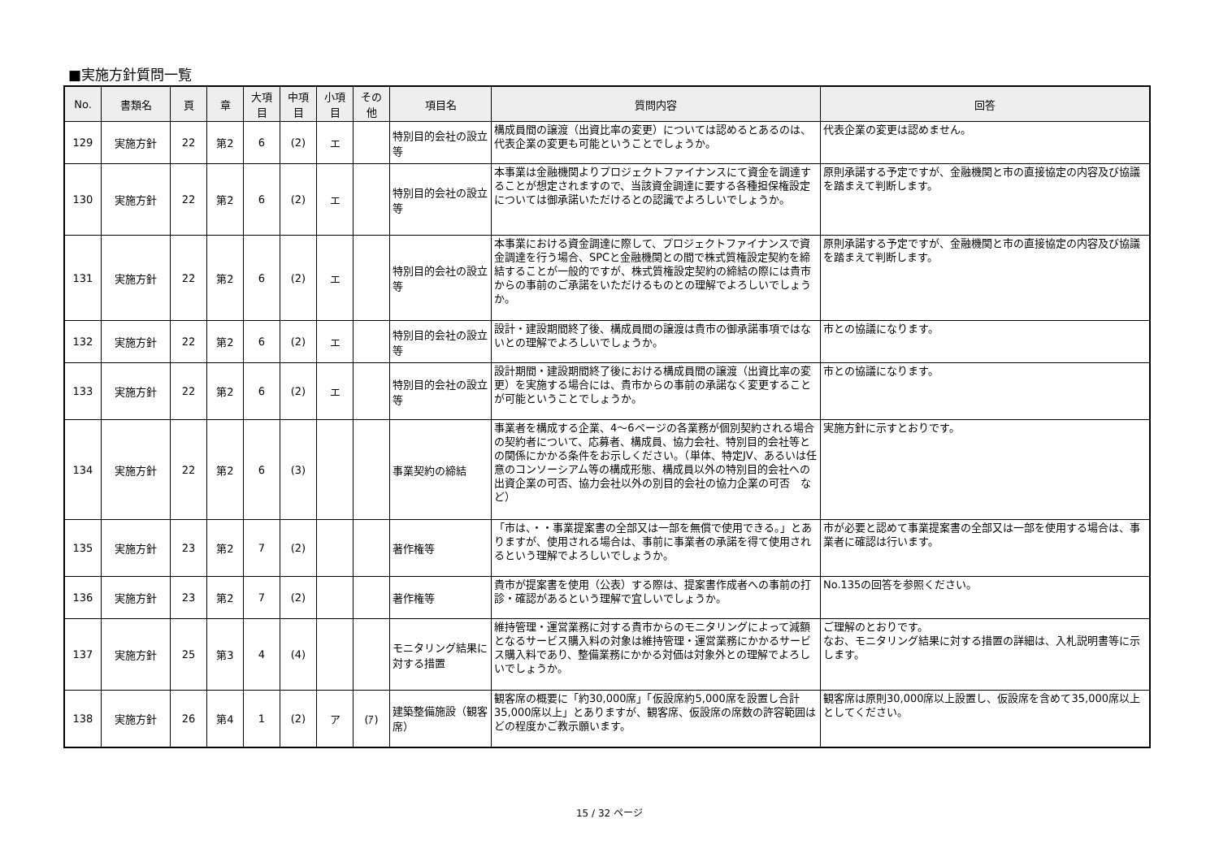■実施方針質問一覧
| No. | 書類名 | 頁 | 章 | 大項 目 | 中項 目 | 小項 目 | その 他 | 項目名 | 質問内容 | 回答 |
| --- | --- | --- | --- | --- | --- | --- | --- | --- | --- | --- |
| 129 | 実施方針 | 22 | 第2 | 6 | (2) | エ | | 特別目的会社の設立等 | 構成員間の譲渡（出資比率の変更）については認めるとあるのは、代表企業の変更も可能ということでしょうか。 | 代表企業の変更は認めません。 |
| 130 | 実施方針 | 22 | 第2 | 6 | (2) | エ | | 特別目的会社の設立等 | 本事業は金融機関よりプロジェクトファイナンスにて資金を調達することが想定されますので、当該資金調達に要する各種担保権設定については御承諾いただけるとの認識でよろしいでしょうか。 | 原則承諾する予定ですが、金融機関と市の直接協定の内容及び協議を踏まえて判断します。 |
| 131 | 実施方針 | 22 | 第2 | 6 | (2) | エ | | 特別目的会社の設立等 | 本事業における資金調達に際して、プロジェクトファイナンスで資金調達を行う場合、SPCと金融機関との間で株式質権設定契約を締結することが一般的ですが、株式質権設定契約の締結の際には貴市からの事前のご承諾をいただけるものとの理解でよろしいでしょうか。 | 原則承諾する予定ですが、金融機関と市の直接協定の内容及び協議を踏まえて判断します。 |
| 132 | 実施方針 | 22 | 第2 | 6 | (2) | エ | | 特別目的会社の設立等 | 設計・建設期間終了後、構成員間の譲渡は貴市の御承諾事項ではないとの理解でよろしいでしょうか。 | 市との協議になります。 |
| 133 | 実施方針 | 22 | 第2 | 6 | (2) | エ | | 特別目的会社の設立等 | 設計期間・建設期間終了後における構成員間の譲渡（出資比率の変更）を実施する場合には、貴市からの事前の承諾なく変更することが可能ということでしょうか。 | 市との協議になります。 |
| 134 | 実施方針 | 22 | 第2 | 6 | (3) | | | 事業契約の締結 | 事業者を構成する企業、4～6ページの各業務が個別契約される場合の契約者について、応募者、構成員、協力会社、特別目的会社等との関係にかかる条件をお示しください。（単体、特定JV、あるいは任意のコンソーシアム等の構成形態、構成員以外の特別目的会社への出資企業の可否、協力会社以外の別目的会社の協力企業の可否 など） | 実施方針に示すとおりです。 |
| 135 | 実施方針 | 23 | 第2 | 7 | (2) | | | 著作権等 | 「市は、・・事業提案書の全部又は一部を無償で使用できる。」とありますが、使用される場合は、事前に事業者の承諾を得て使用されるという理解でよろしいでしょうか。 | 市が必要と認めて事業提案書の全部又は一部を使用する場合は、事業者に確認は行います。 |
| 136 | 実施方針 | 23 | 第2 | 7 | (2) | | | 著作権等 | 貴市が提案書を使用（公表）する際は、提案書作成者への事前の打診・確認があるという理解で宜しいでしょうか。 | No.135の回答を参照ください。 |
| 137 | 実施方針 | 25 | 第3 | 4 | (4) | | | モニタリング結果に対する措置 | 維持管理・運営業務に対する貴市からのモニタリングによって減額となるサービス購入料の対象は維持管理・運営業務にかかるサービス購入料であり、整備業務にかかる対価は対象外との理解でよろしいでしょうか。 | ご理解のとおりです。 なお、モニタリング結果に対する措置の詳細は、入札説明書等に示します。 |
| 138 | 実施方針 | 26 | 第4 | 1 | (2) | ア | (ｱ) | 建築整備施設（観客席） | 観客席の概要に「約30,000席」「仮設席約5,000席を設置し合計35,000席以上」とありますが、観客席、仮設席の席数の許容範囲はどの程度かご教示願います。 | 観客席は原則30,000席以上設置し、仮設席を含めて35,000席以上としてください。 |
15 / 32 ページ